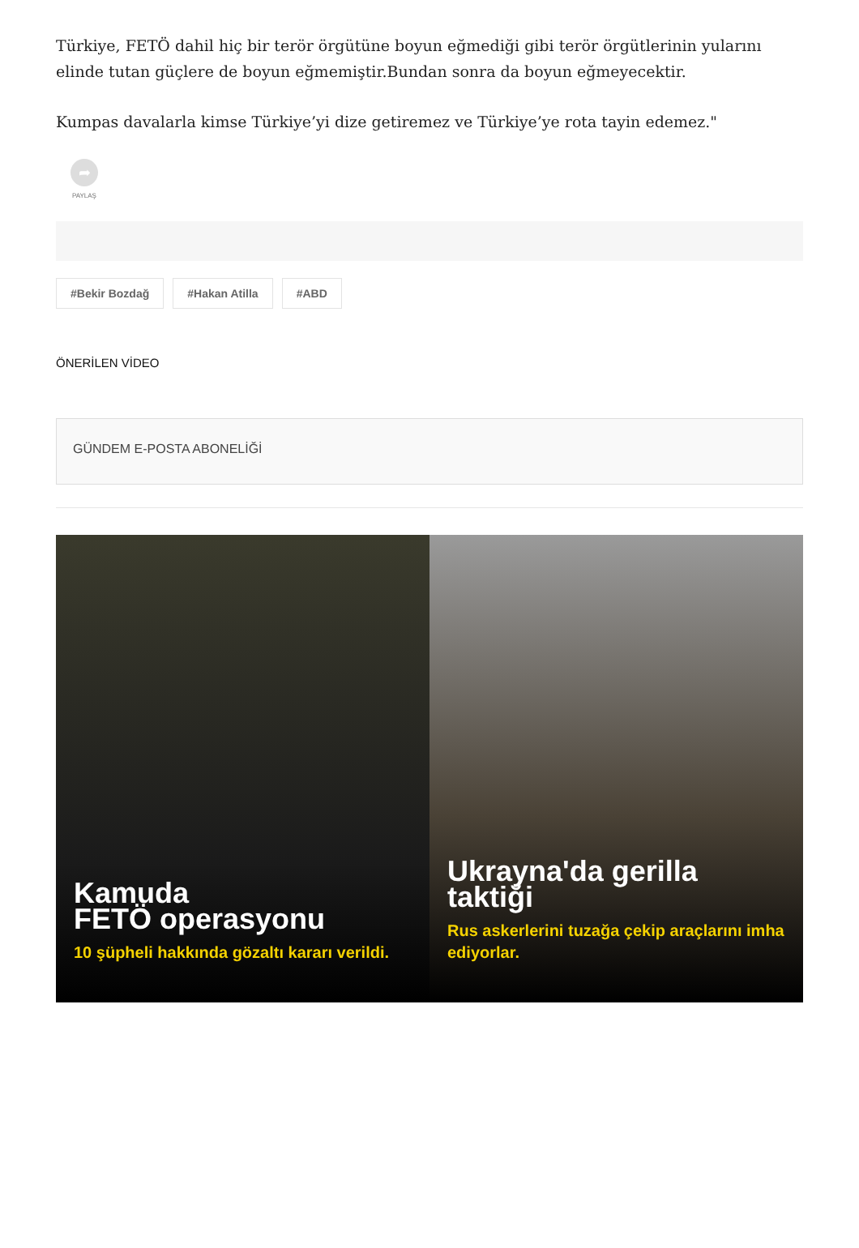Türkiye, FETÖ dahil hiç bir terör örgütüne boyun eğmediği gibi terör örgütlerinin yularını elinde tutan güçlere de boyun eğmemiştir.Bundan sonra da boyun eğmeyecektir.
Kumpas davalarla kimse Türkiye’yi dize getiremez ve Türkiye’ye rota tayin edemez."
➦
PAYLAŞ
#Bekir Bozdağ #Hakan Atilla #ABD
ÖNERİLEN VİDEO
GÜNDEM E-POSTA ABONELİĞİ
Kamuda
FETÖ operasyonu
10 şüpheli hakkında gözaltı kararı verildi.
Ukrayna'da gerilla taktiği
Rus askerlerini tuzağa çekip araçlarını imha ediyorlar.